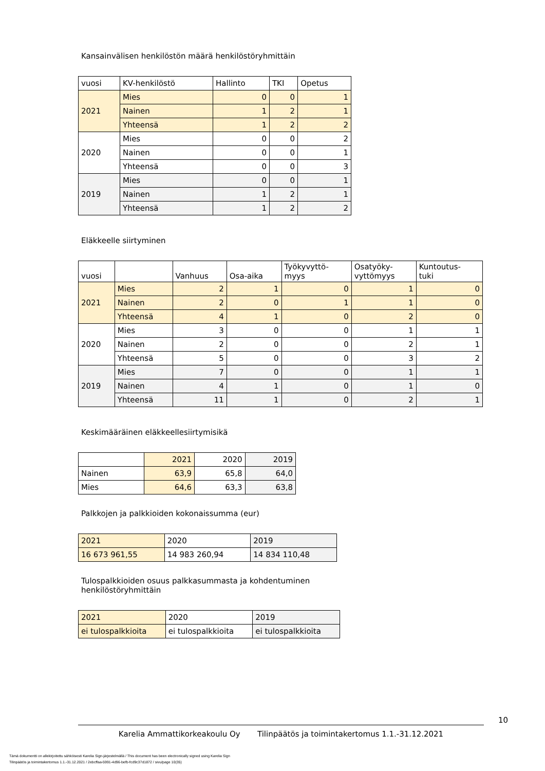Kansainvälisen henkilöstön määrä henkilöstöryhmittäin
| vuosi | KV-henkilöstö | Hallinto | TKI | Opetus |
| --- | --- | --- | --- | --- |
| 2021 | Mies | 0 | 0 | 1 |
| | Nainen | 1 | 2 | 1 |
| | Yhteensä | 1 | 2 | 2 |
| 2020 | Mies | 0 | 0 | 2 |
| | Nainen | 0 | 0 | 1 |
| | Yhteensä | 0 | 0 | 3 |
| 2019 | Mies | 0 | 0 | 1 |
| | Nainen | 1 | 2 | 1 |
| | Yhteensä | 1 | 2 | 2 |
Eläkkeelle siirtyminen
| vuosi | | Vanhuus | Osa-aika | Työkyvyttö- myys | Osatyöky- vyttömyys | Kuntoutus- tuki |
| --- | --- | --- | --- | --- | --- | --- |
| 2021 | Mies | 2 | 1 | 0 | 1 | 0 |
| | Nainen | 2 | 0 | 1 | 1 | 0 |
| | Yhteensä | 4 | 1 | 0 | 2 | 0 |
| 2020 | Mies | 3 | 0 | 0 | 1 | 1 |
| | Nainen | 2 | 0 | 0 | 2 | 1 |
| | Yhteensä | 5 | 0 | 0 | 3 | 2 |
| 2019 | Mies | 7 | 0 | 0 | 1 | 1 |
| | Nainen | 4 | 1 | 0 | 1 | 0 |
| | Yhteensä | 11 | 1 | 0 | 2 | 1 |
Keskimääräinen eläkkeellesiirtymisikä
| | 2021 | 2020 | 2019 |
| Nainen | 63,9 | 65,8 | 64,0 |
| Mies | 64,6 | 63,3 | 63,8 |
Palkkojen ja palkkioiden kokonaissumma (eur)
| 2021 | 2020 | 2019 |
| 16 673 961,55 | 14 983 260,94 | 14 834 110,48 |
Tulospalkkioiden osuus palkkasummasta ja kohdentuminen
henkilöstöryhmittäin
| 2021 | 2020 | 2019 |
| ei tulospalkkioita | ei tulospalkkioita | ei tulospalkkioita |
10
Karelia Ammattikorkeakoulu Oy Tilinpäätös ja toimintakertomus 1.1.-31.12.2021
Tämä dokumentti on allekirjoitettu sähköisesti Karelia Sign-järjestelmällä / This document has been electronically signed using Karelia Sign
Tilinpäätös ja toimintakertomus 1.1.-31.12.2021 / 2ebcffaa-5991-4d96-befb-fcd9c37d1872 / sivu/page 10(35)